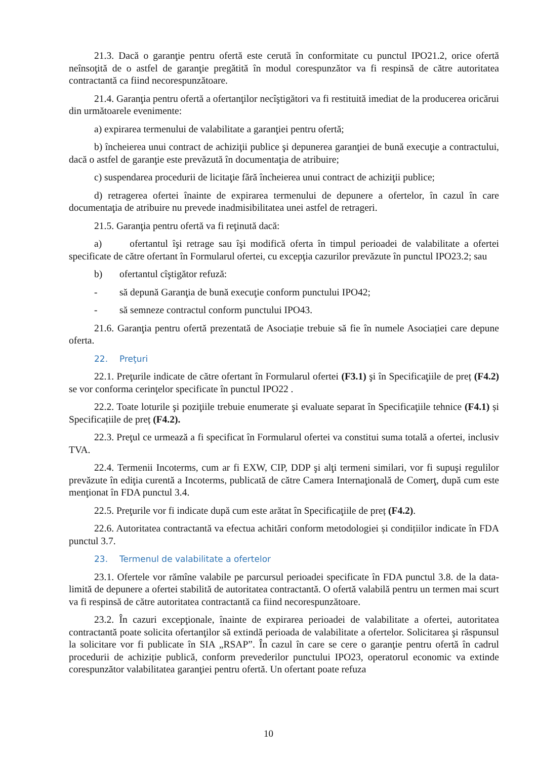21.3. Dacă o garanţie pentru ofertă este cerută în conformitate cu punctul IPO21.2, orice ofertă neînsoţită de o astfel de garanţie pregătită în modul corespunzător va fi respinsă de către autoritatea contractantă ca fiind necorespunzătoare.
21.4. Garanţia pentru ofertă a ofertanţilor necîştigători va fi restituită imediat de la producerea oricărui din următoarele evenimente:
a) expirarea termenului de valabilitate a garanţiei pentru ofertă;
b) încheierea unui contract de achiziţii publice şi depunerea garanţiei de bună execuţie a contractului, dacă o astfel de garanţie este prevăzută în documentaţia de atribuire;
c) suspendarea procedurii de licitaţie fără încheierea unui contract de achiziţii publice;
d) retragerea ofertei înainte de expirarea termenului de depunere a ofertelor, în cazul în care documentaţia de atribuire nu prevede inadmisibilitatea unei astfel de retrageri.
21.5. Garanţia pentru ofertă va fi reţinută dacă:
a) ofertantul îşi retrage sau îşi modifică oferta în timpul perioadei de valabilitate a ofertei specificate de către ofertant în Formularul ofertei, cu excepţia cazurilor prevăzute în punctul IPO23.2; sau
b) ofertantul cîştigător refuză:
- să depună Garanţia de bună execuţie conform punctului IPO42;
- să semneze contractul conform punctului IPO43.
21.6. Garanţia pentru ofertă prezentată de Asociație trebuie să fie în numele Asociației care depune oferta.
22. Preţuri
22.1. Preţurile indicate de către ofertant în Formularul ofertei (F3.1) şi în Specificaţiile de preț (F4.2) se vor conforma cerinţelor specificate în punctul IPO22 .
22.2. Toate loturile şi poziţiile trebuie enumerate şi evaluate separat în Specificaţiile tehnice (F4.1) și Specificațiile de preț (F4.2).
22.3. Preţul ce urmează a fi specificat în Formularul ofertei va constitui suma totală a ofertei, inclusiv TVA.
22.4. Termenii Incoterms, cum ar fi EXW, CIP, DDP şi alţi termeni similari, vor fi supuşi regulilor prevăzute în ediţia curentă a Incoterms, publicată de către Camera Internaţională de Comerţ, după cum este menţionat în FDA punctul 3.4.
22.5. Preţurile vor fi indicate după cum este arătat în Specificaţiile de preț (F4.2).
22.6. Autoritatea contractantă va efectua achitări conform metodologiei și condițiilor indicate în FDA punctul 3.7.
23. Termenul de valabilitate a ofertelor
23.1. Ofertele vor rămîne valabile pe parcursul perioadei specificate în FDA punctul 3.8. de la data-limită de depunere a ofertei stabilită de autoritatea contractantă. O ofertă valabilă pentru un termen mai scurt va fi respinsă de către autoritatea contractantă ca fiind necorespunzătoare.
23.2. În cazuri excepţionale, înainte de expirarea perioadei de valabilitate a ofertei, autoritatea contractantă poate solicita ofertanţilor să extindă perioada de valabilitate a ofertelor. Solicitarea şi răspunsul la solicitare vor fi publicate în SIA „RSAP”. În cazul în care se cere o garanţie pentru ofertă în cadrul procedurii de achiziție publică, conform prevederilor punctului IPO23, operatorul economic va extinde corespunzător valabilitatea garanţiei pentru ofertă. Un ofertant poate refuza
10